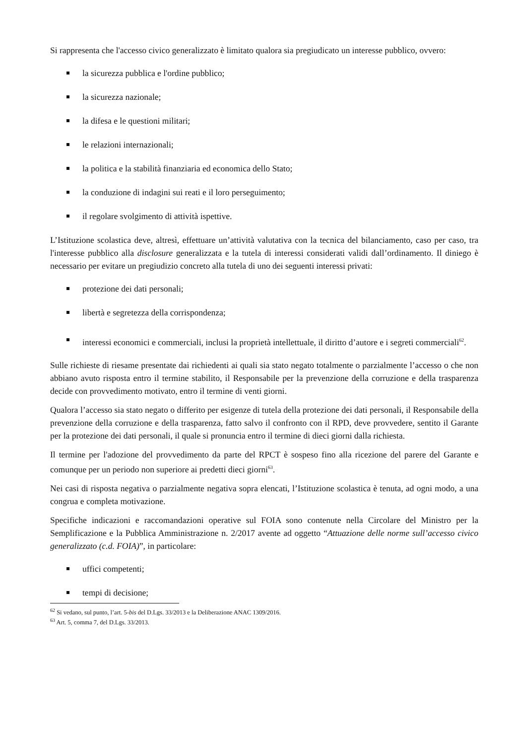Si rappresenta che l'accesso civico generalizzato è limitato qualora sia pregiudicato un interesse pubblico, ovvero:
la sicurezza pubblica e l'ordine pubblico;
la sicurezza nazionale;
la difesa e le questioni militari;
le relazioni internazionali;
la politica e la stabilità finanziaria ed economica dello Stato;
la conduzione di indagini sui reati e il loro perseguimento;
il regolare svolgimento di attività ispettive.
L’Istituzione scolastica deve, altresì, effettuare un’attività valutativa con la tecnica del bilanciamento, caso per caso, tra l'interesse pubblico alla disclosure generalizzata e la tutela di interessi considerati validi dall’ordinamento. Il diniego è necessario per evitare un pregiudizio concreto alla tutela di uno dei seguenti interessi privati:
protezione dei dati personali;
libertà e segretezza della corrispondenza;
interessi economici e commerciali, inclusi la proprietà intellettuale, il diritto d’autore e i segreti commerciali<sup>62</sup>.
Sulle richieste di riesame presentate dai richiedenti ai quali sia stato negato totalmente o parzialmente l’accesso o che non abbiano avuto risposta entro il termine stabilito, il Responsabile per la prevenzione della corruzione e della trasparenza decide con provvedimento motivato, entro il termine di venti giorni.
Qualora l’accesso sia stato negato o differito per esigenze di tutela della protezione dei dati personali, il Responsabile della prevenzione della corruzione e della trasparenza, fatto salvo il confronto con il RPD, deve provvedere, sentito il Garante per la protezione dei dati personali, il quale si pronuncia entro il termine di dieci giorni dalla richiesta.
Il termine per l'adozione del provvedimento da parte del RPCT è sospeso fino alla ricezione del parere del Garante e comunque per un periodo non superiore ai predetti dieci giorni<sup>63</sup>.
Nei casi di risposta negativa o parzialmente negativa sopra elencati, l’Istituzione scolastica è tenuta, ad ogni modo, a una congrua e completa motivazione.
Specifiche indicazioni e raccomandazioni operative sul FOIA sono contenute nella Circolare del Ministro per la Semplificazione e la Pubblica Amministrazione n. 2/2017 avente ad oggetto “Attuazione delle norme sull’accesso civico generalizzato (c.d. FOIA)”, in particolare:
uffici competenti;
tempi di decisione;
<sup>62</sup> Si vedano, sul punto, l’art. 5-bis del D.Lgs. 33/2013 e la Deliberazione ANAC 1309/2016.
<sup>63</sup> Art. 5, comma 7, del D.Lgs. 33/2013.